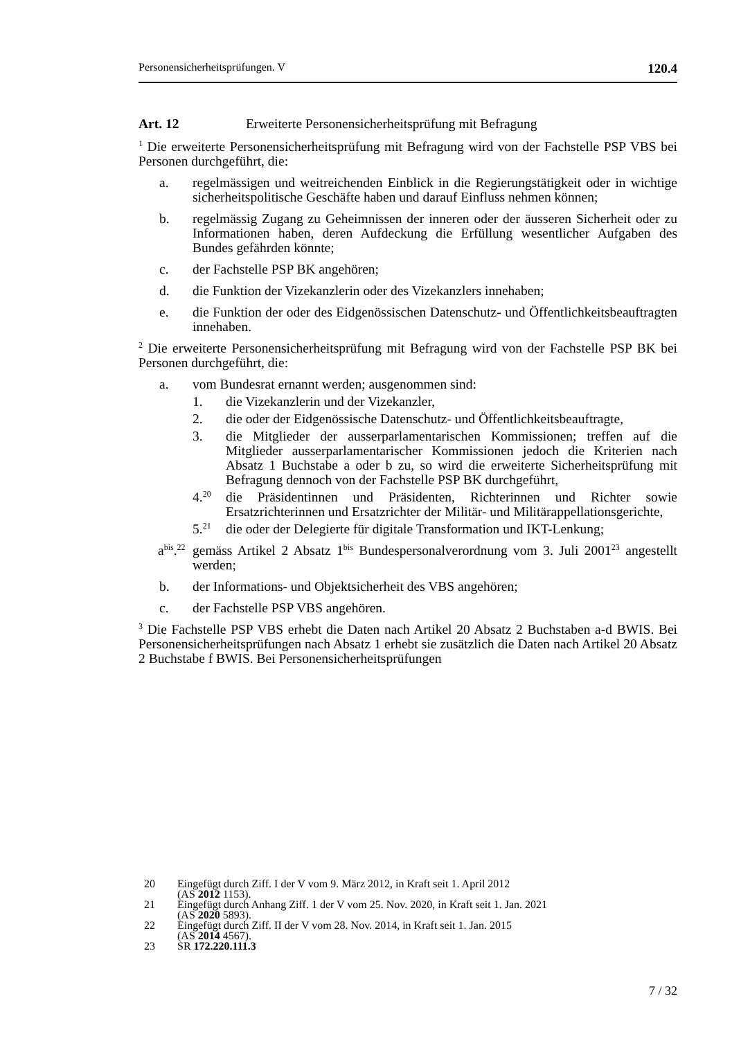Personensicherheitsprüfungen. V 120.4
Art. 12 Erweiterte Personensicherheitsprüfung mit Befragung
<sup>1</sup> Die erweiterte Personensicherheitsprüfung mit Befragung wird von der Fachstelle PSP VBS bei Personen durchgeführt, die:
a. regelmässigen und weitreichenden Einblick in die Regierungstätigkeit oder in wichtige sicherheitspolitische Geschäfte haben und darauf Einfluss nehmen können;
b. regelmässig Zugang zu Geheimnissen der inneren oder der äusseren Sicherheit oder zu Informationen haben, deren Aufdeckung die Erfüllung wesentlicher Aufgaben des Bundes gefährden könnte;
c. der Fachstelle PSP BK angehören;
d. die Funktion der Vizekanzlerin oder des Vizekanzlers innehaben;
e. die Funktion der oder des Eidgenössischen Datenschutz- und Öffentlichkeitsbeauftragten innehaben.
<sup>2</sup> Die erweiterte Personensicherheitsprüfung mit Befragung wird von der Fachstelle PSP BK bei Personen durchgeführt, die:
a. vom Bundesrat ernannt werden; ausgenommen sind:
1. die Vizekanzlerin und der Vizekanzler,
2. die oder der Eidgenössische Datenschutz- und Öffentlichkeitsbeauftragte,
3. die Mitglieder der ausserparlamentarischen Kommissionen; treffen auf die Mitglieder ausserparlamentarischer Kommissionen jedoch die Kriterien nach Absatz 1 Buchstabe a oder b zu, so wird die erweiterte Sicherheitsprüfung mit Befragung dennoch von der Fachstelle PSP BK durchgeführt,
4.<sup>20</sup> die Präsidentinnen und Präsidenten, Richterinnen und Richter sowie Ersatzrichterinnen und Ersatzrichter der Militär- und Militärappellationsgerichte,
5.<sup>21</sup> die oder der Delegierte für digitale Transformation und IKT-Lenkung;
a<sup>bis</sup>.<sup>22</sup> gemäss Artikel 2 Absatz 1<sup>bis</sup> Bundespersonalverordnung vom 3. Juli 2001<sup>23</sup> angestellt werden;
b. der Informations- und Objektsicherheit des VBS angehören;
c. der Fachstelle PSP VBS angehören.
<sup>3</sup> Die Fachstelle PSP VBS erhebt die Daten nach Artikel 20 Absatz 2 Buchstaben a-d BWIS. Bei Personensicherheitsprüfungen nach Absatz 1 erhebt sie zusätzlich die Daten nach Artikel 20 Absatz 2 Buchstabe f BWIS. Bei Personensicherheitsprüfungen
20 Eingefügt durch Ziff. I der V vom 9. März 2012, in Kraft seit 1. April 2012
(AS 2012 1153).
21 Eingefügt durch Anhang Ziff. 1 der V vom 25. Nov. 2020, in Kraft seit 1. Jan. 2021
(AS 2020 5893).
22 Eingefügt durch Ziff. II der V vom 28. Nov. 2014, in Kraft seit 1. Jan. 2015
(AS 2014 4567).
23 SR 172.220.111.3
7 / 32